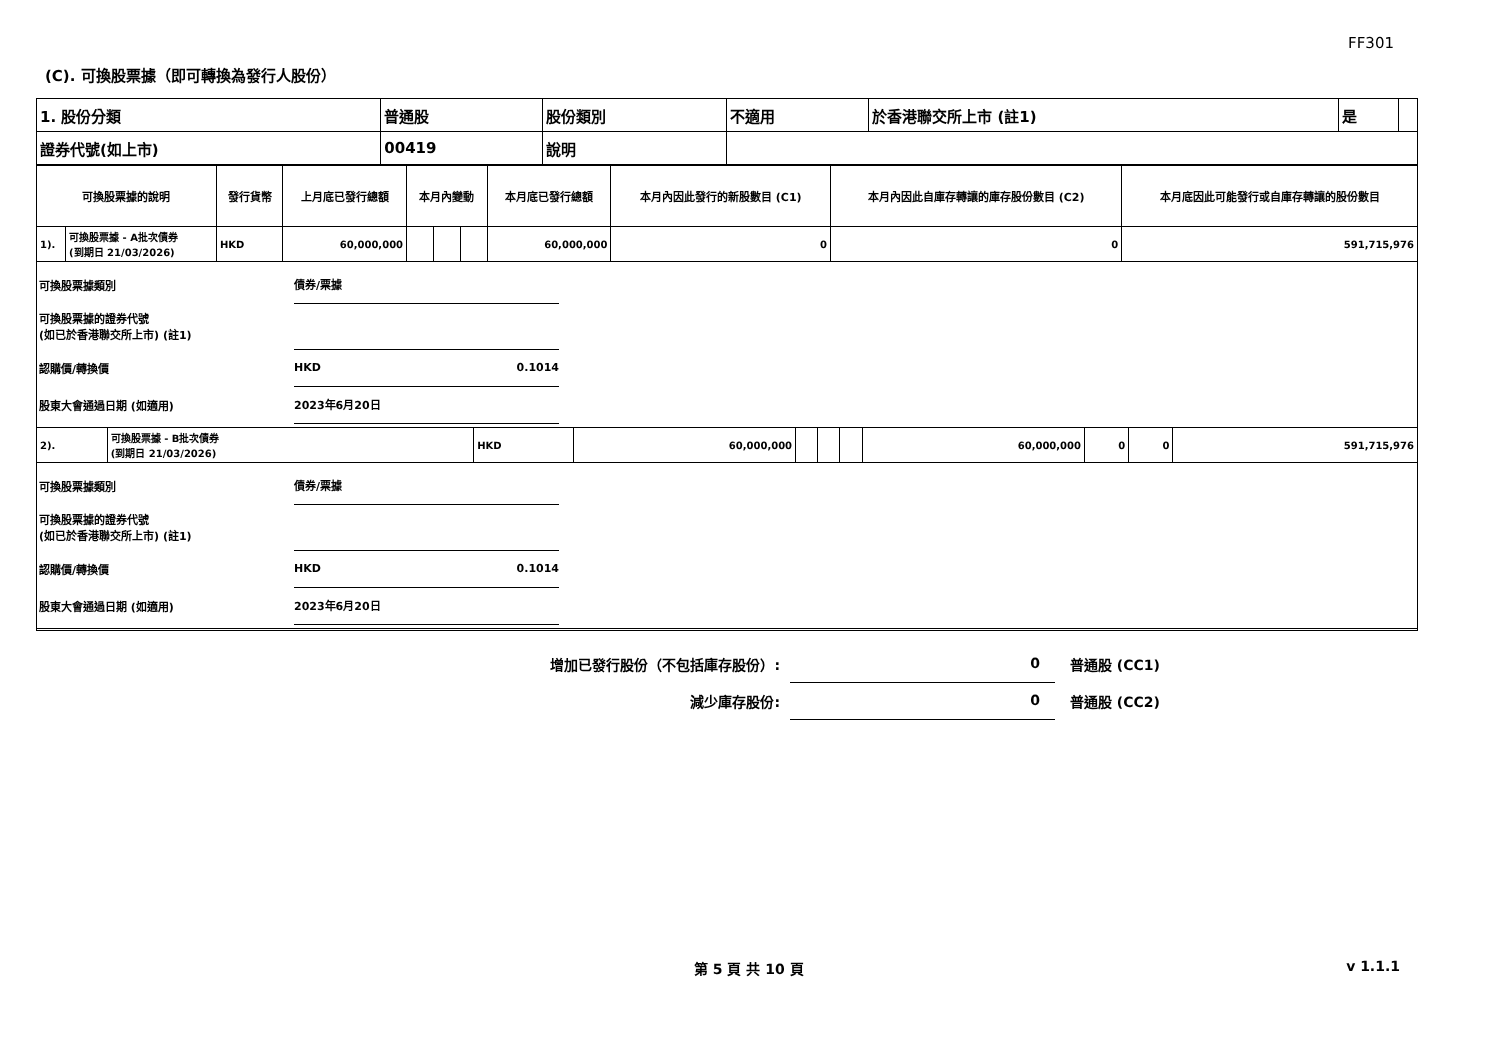FF301
(C). 可換股票據（即可轉換為發行人股份）
| 1. 股份分類 | 普通股 | 股份類別 | 不適用 | 於香港聯交所上市 (註1) | 是 | |
| 證券代號(如上市) | 00419 | 說明 | | | | |
| 可換股票據的說明 | | 發行貨幣 | 上月底已發行總額 | 本月內變動 | | | 本月底已發行總額 | 本月內因此發行的新股數目 (C1) | 本月內因此自庫存轉讓的庫存股份數目 (C2) | 本月底因此可能發行或自庫存轉讓的股份數目 |
| --- | --- | --- | --- | --- | --- | --- | --- | --- | --- | --- |
| 1). | 可換股票據 - A批次債券 (到期日 21/03/2026) | HKD | 60,000,000 | | | | 60,000,000 | 0 | 0 | 591,715,976 |
可換股票據類別 債券/票據
可換股票據的證券代號
(如已於香港聯交所上市) (註1)
認購價/轉換價 HKD 0.1014
股東大會通過日期 (如適用) 2023年6月20日
| 2). | 可換股票據 - B批次債券 (到期日 21/03/2026) | HKD | 60,000,000 | | | | 60,000,000 | 0 | 0 | 591,715,976 |
可換股票據類別 債券/票據
可換股票據的證券代號
(如已於香港聯交所上市) (註1)
認購價/轉換價 HKD 0.1014
股東大會通過日期 (如適用) 2023年6月20日
增加已發行股份（不包括庫存股份）: 0 普通股 (CC1)
減少庫存股份: 0 普通股 (CC2)
第 5 頁 共 10 頁 v 1.1.1